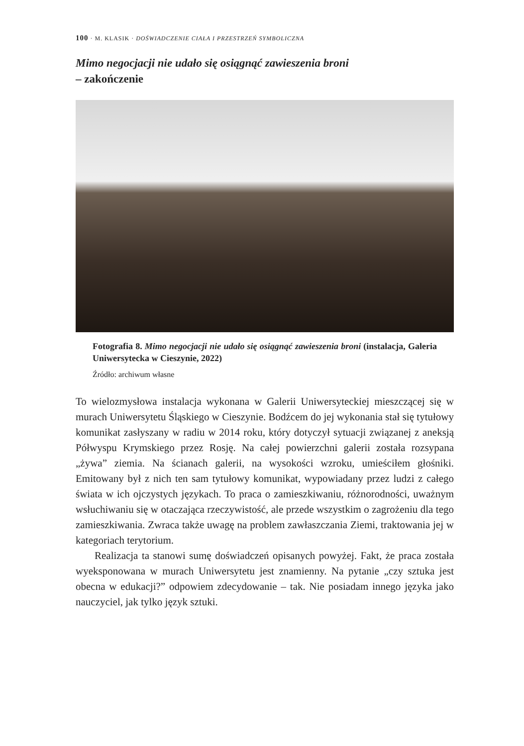100 · M. KLASIK · DOŚWIADCZENIE CIAŁA I PRZESTRZEŃ SYMBOLICZNA
Mimo negocjacji nie udało się osiągnąć zawieszenia broni
– zakończenie
Fotografia 8. Mimo negocjacji nie udało się osiągnąć zawieszenia broni (instalacja, Galeria Uniwersytecka w Cieszynie, 2022)
Źródło: archiwum własne
To wielozmysłowa instalacja wykonana w Galerii Uniwersyteckiej mieszczącej się w murach Uniwersytetu Śląskiego w Cieszynie. Bodźcem do jej wykonania stał się tytułowy komunikat zasłyszany w radiu w 2014 roku, który dotyczył sytuacji związanej z aneksją Półwyspu Krymskiego przez Rosję. Na całej powierzchni galerii została rozsypana „żywa” ziemia. Na ścianach galerii, na wysokości wzroku, umieściłem głośniki. Emitowany był z nich ten sam tytułowy komunikat, wypowiadany przez ludzi z całego świata w ich ojczystych językach. To praca o zamieszkiwaniu, różnorodności, uważnym wsłuchiwaniu się w otaczająca rzeczywistość, ale przede wszystkim o zagrożeniu dla tego zamieszkiwania. Zwraca także uwagę na problem zawłaszczania Ziemi, traktowania jej w kategoriach terytorium.
Realizacja ta stanowi sumę doświadczeń opisanych powyżej. Fakt, że praca została wyeksponowana w murach Uniwersytetu jest znamienny. Na pytanie „czy sztuka jest obecna w edukacji?” odpowiem zdecydowanie – tak. Nie posiadam innego języka jako nauczyciel, jak tylko język sztuki.